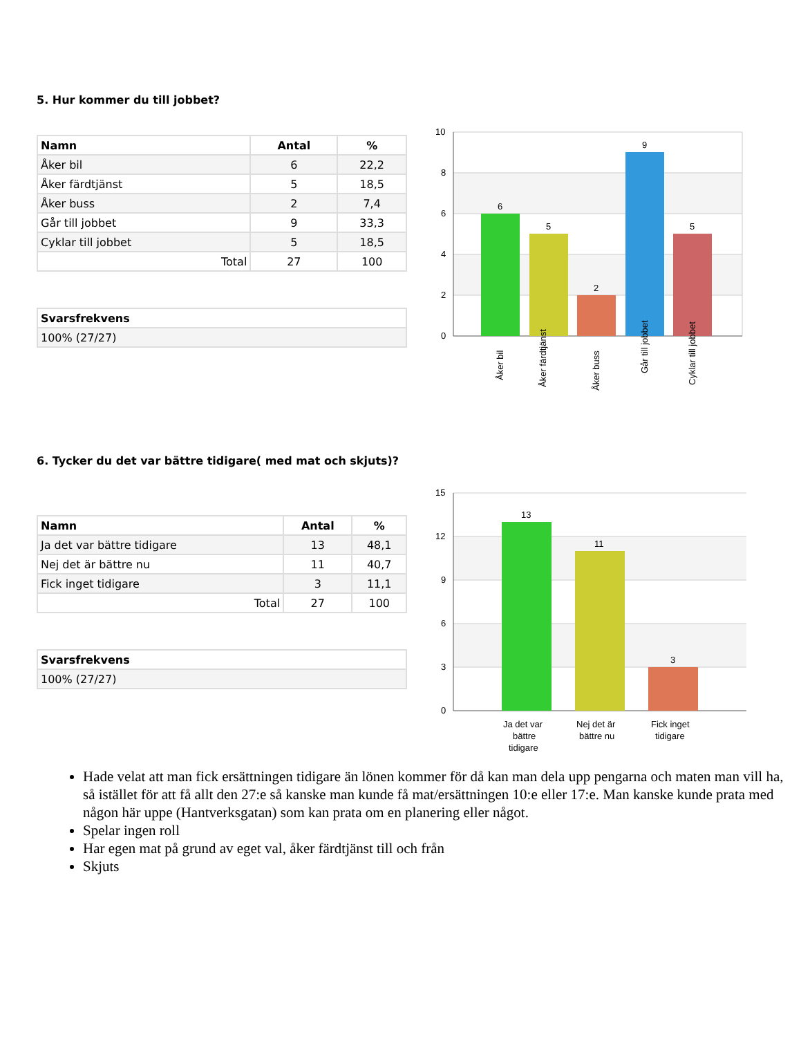5. Hur kommer du till jobbet?
| Namn | Antal | % |
| --- | --- | --- |
| Åker bil | 6 | 22,2 |
| Åker färdtjänst | 5 | 18,5 |
| Åker buss | 2 | 7,4 |
| Går till jobbet | 9 | 33,3 |
| Cyklar till jobbet | 5 | 18,5 |
| Total | 27 | 100 |
| Svarsfrekvens |
| --- |
| 100% (27/27) |
10
8
6
4
2
0
6
5
2
9
5
Åker bil
Åker färdtjänst
Åker buss
Går till jobbet
Cyklar till jobbet
6. Tycker du det var bättre tidigare( med mat och skjuts)?
| Namn | Antal | % |
| --- | --- | --- |
| Ja det var bättre tidigare | 13 | 48,1 |
| Nej det är bättre nu | 11 | 40,7 |
| Fick inget tidigare | 3 | 11,1 |
| Total | 27 | 100 |
| Svarsfrekvens |
| --- |
| 100% (27/27) |
15
12
9
6
3
0
13
11
3
Ja det var
bättre
tidigare
Nej det är
bättre nu
Fick inget
tidigare
Hade velat att man fick ersättningen tidigare än lönen kommer för då kan man dela upp pengarna och maten man vill ha, så istället för att få allt den 27:e så kanske man kunde få mat/ersättningen 10:e eller 17:e. Man kanske kunde prata med någon här uppe (Hantverksgatan) som kan prata om en planering eller något.
Spelar ingen roll
Har egen mat på grund av eget val, åker färdtjänst till och från
Skjuts